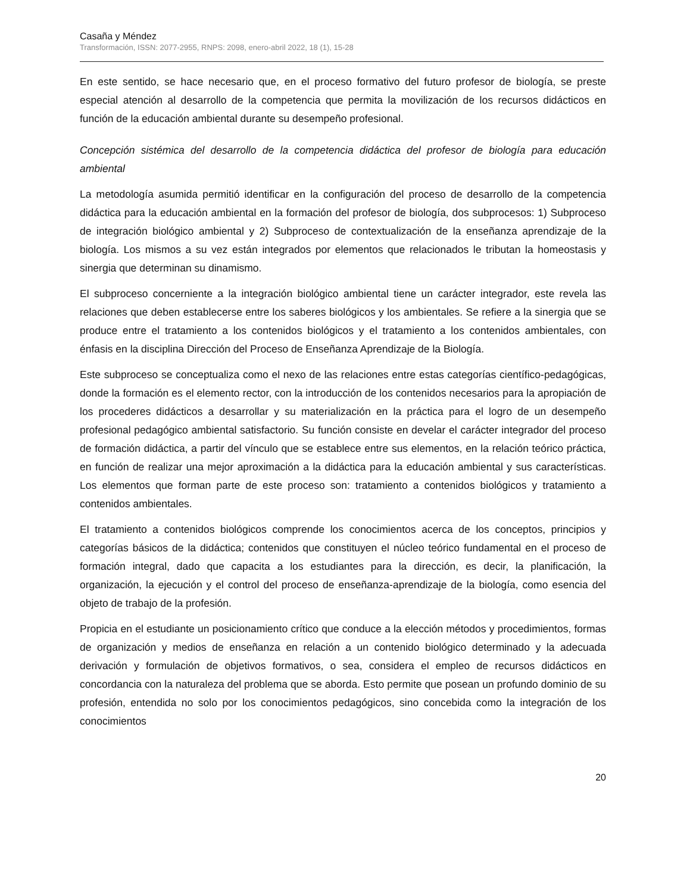Casaña y Méndez
Transformación, ISSN: 2077-2955, RNPS: 2098, enero-abril 2022, 18 (1), 15-28
En este sentido, se hace necesario que, en el proceso formativo del futuro profesor de biología, se preste especial atención al desarrollo de la competencia que permita la movilización de los recursos didácticos en función de la educación ambiental durante su desempeño profesional.
Concepción sistémica del desarrollo de la competencia didáctica del profesor de biología para educación ambiental
La metodología asumida permitió identificar en la configuración del proceso de desarrollo de la competencia didáctica para la educación ambiental en la formación del profesor de biología, dos subprocesos: 1) Subproceso de integración biológico ambiental y 2) Subproceso de contextualización de la enseñanza aprendizaje de la biología. Los mismos a su vez están integrados por elementos que relacionados le tributan la homeostasis y sinergia que determinan su dinamismo.
El subproceso concerniente a la integración biológico ambiental tiene un carácter integrador, este revela las relaciones que deben establecerse entre los saberes biológicos y los ambientales. Se refiere a la sinergia que se produce entre el tratamiento a los contenidos biológicos y el tratamiento a los contenidos ambientales, con énfasis en la disciplina Dirección del Proceso de Enseñanza Aprendizaje de la Biología.
Este subproceso se conceptualiza como el nexo de las relaciones entre estas categorías científico-pedagógicas, donde la formación es el elemento rector, con la introducción de los contenidos necesarios para la apropiación de los procederes didácticos a desarrollar y su materialización en la práctica para el logro de un desempeño profesional pedagógico ambiental satisfactorio. Su función consiste en develar el carácter integrador del proceso de formación didáctica, a partir del vínculo que se establece entre sus elementos, en la relación teórico práctica, en función de realizar una mejor aproximación a la didáctica para la educación ambiental y sus características. Los elementos que forman parte de este proceso son: tratamiento a contenidos biológicos y tratamiento a contenidos ambientales.
El tratamiento a contenidos biológicos comprende los conocimientos acerca de los conceptos, principios y categorías básicos de la didáctica; contenidos que constituyen el núcleo teórico fundamental en el proceso de formación integral, dado que capacita a los estudiantes para la dirección, es decir, la planificación, la organización, la ejecución y el control del proceso de enseñanza-aprendizaje de la biología, como esencia del objeto de trabajo de la profesión.
Propicia en el estudiante un posicionamiento crítico que conduce a la elección métodos y procedimientos, formas de organización y medios de enseñanza en relación a un contenido biológico determinado y la adecuada derivación y formulación de objetivos formativos, o sea, considera el empleo de recursos didácticos en concordancia con la naturaleza del problema que se aborda. Esto permite que posean un profundo dominio de su profesión, entendida no solo por los conocimientos pedagógicos, sino concebida como la integración de los conocimientos
20